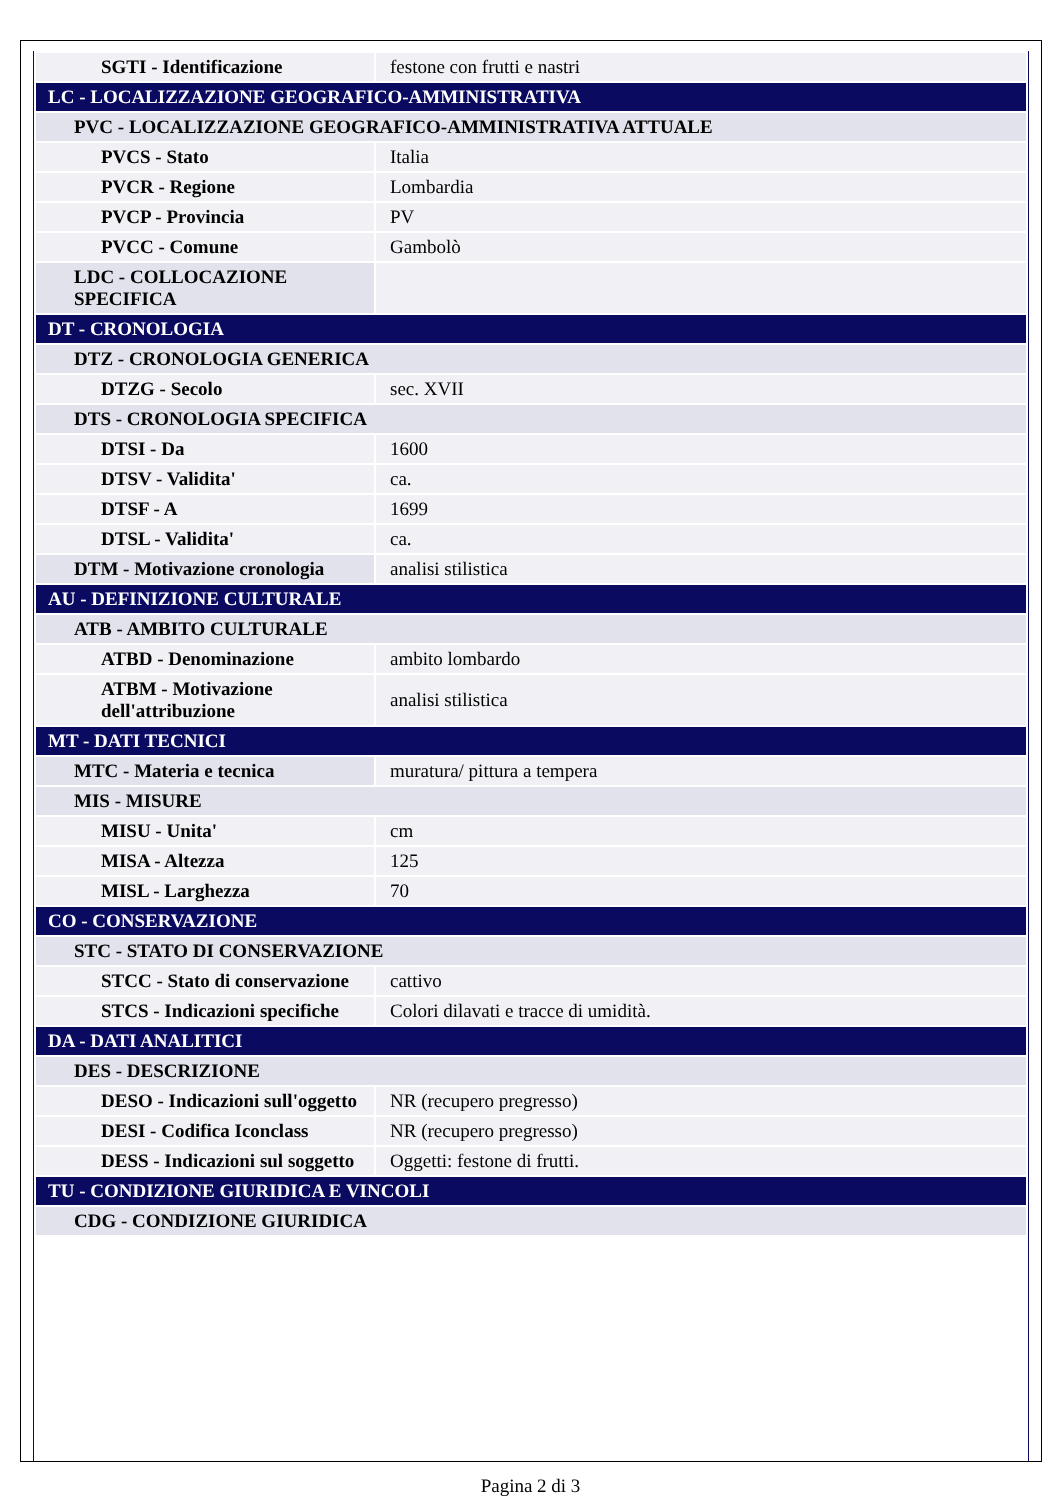| SGTI - Identificazione | festone con frutti e nastri |
| LC - LOCALIZZAZIONE GEOGRAFICO-AMMINISTRATIVA | |
| PVC - LOCALIZZAZIONE GEOGRAFICO-AMMINISTRATIVA ATTUALE | |
| PVCS - Stato | Italia |
| PVCR - Regione | Lombardia |
| PVCP - Provincia | PV |
| PVCC - Comune | Gambolò |
| LDC - COLLOCAZIONE SPECIFICA | |
| DT - CRONOLOGIA | |
| DTZ - CRONOLOGIA GENERICA | |
| DTZG - Secolo | sec. XVII |
| DTS - CRONOLOGIA SPECIFICA | |
| DTSI - Da | 1600 |
| DTSV - Validita' | ca. |
| DTSF - A | 1699 |
| DTSL - Validita' | ca. |
| DTM - Motivazione cronologia | analisi stilistica |
| AU - DEFINIZIONE CULTURALE | |
| ATB - AMBITO CULTURALE | |
| ATBD - Denominazione | ambito lombardo |
| ATBM - Motivazione dell'attribuzione | analisi stilistica |
| MT - DATI TECNICI | |
| MTC - Materia e tecnica | muratura/ pittura a tempera |
| MIS - MISURE | |
| MISU - Unita' | cm |
| MISA - Altezza | 125 |
| MISL - Larghezza | 70 |
| CO - CONSERVAZIONE | |
| STC - STATO DI CONSERVAZIONE | |
| STCC - Stato di conservazione | cattivo |
| STCS - Indicazioni specifiche | Colori dilavati e tracce di umidità. |
| DA - DATI ANALITICI | |
| DES - DESCRIZIONE | |
| DESO - Indicazioni sull'oggetto | NR (recupero pregresso) |
| DESI - Codifica Iconclass | NR (recupero pregresso) |
| DESS - Indicazioni sul soggetto | Oggetti: festone di frutti. |
| TU - CONDIZIONE GIURIDICA E VINCOLI | |
| CDG - CONDIZIONE GIURIDICA | |
Pagina 2 di 3